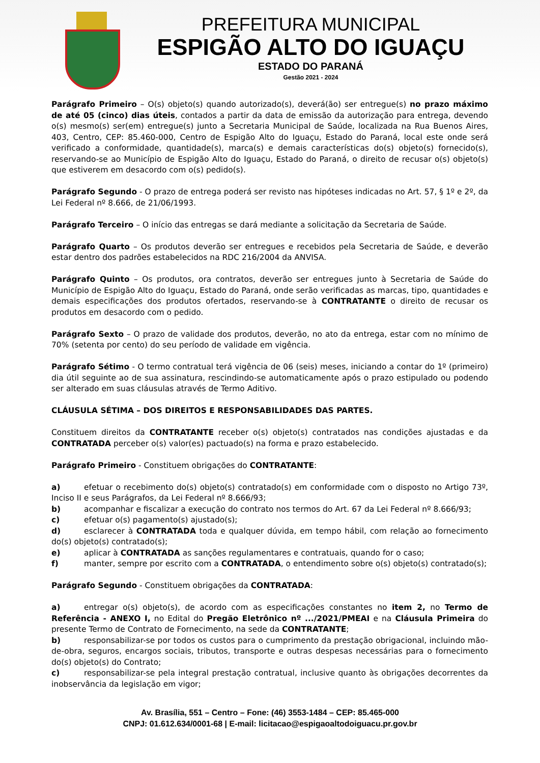PREFEITURA MUNICIPAL
ESPIGÃO ALTO DO IGUAÇU
ESTADO DO PARANÁ
Gestão 2021 - 2024
Parágrafo Primeiro – O(s) objeto(s) quando autorizado(s), deverá(ão) ser entregue(s) no prazo máximo de até 05 (cinco) dias úteis, contados a partir da data de emissão da autorização para entrega, devendo o(s) mesmo(s) ser(em) entregue(s) junto a Secretaria Municipal de Saúde, localizada na Rua Buenos Aires, 403, Centro, CEP: 85.460-000, Centro de Espigão Alto do Iguaçu, Estado do Paraná, local este onde será verificado a conformidade, quantidade(s), marca(s) e demais características do(s) objeto(s) fornecido(s), reservando-se ao Município de Espigão Alto do Iguaçu, Estado do Paraná, o direito de recusar o(s) objeto(s) que estiverem em desacordo com o(s) pedido(s).
Parágrafo Segundo - O prazo de entrega poderá ser revisto nas hipóteses indicadas no Art. 57, § 1º e 2º, da Lei Federal nº 8.666, de 21/06/1993.
Parágrafo Terceiro – O início das entregas se dará mediante a solicitação da Secretaria de Saúde.
Parágrafo Quarto – Os produtos deverão ser entregues e recebidos pela Secretaria de Saúde, e deverão estar dentro dos padrões estabelecidos na RDC 216/2004 da ANVISA.
Parágrafo Quinto – Os produtos, ora contratos, deverão ser entregues junto à Secretaria de Saúde do Município de Espigão Alto do Iguaçu, Estado do Paraná, onde serão verificadas as marcas, tipo, quantidades e demais especificações dos produtos ofertados, reservando-se à CONTRATANTE o direito de recusar os produtos em desacordo com o pedido.
Parágrafo Sexto – O prazo de validade dos produtos, deverão, no ato da entrega, estar com no mínimo de 70% (setenta por cento) do seu período de validade em vigência.
Parágrafo Sétimo - O termo contratual terá vigência de 06 (seis) meses, iniciando a contar do 1º (primeiro) dia útil seguinte ao de sua assinatura, rescindindo-se automaticamente após o prazo estipulado ou podendo ser alterado em suas cláusulas através de Termo Aditivo.
CLÁUSULA SÉTIMA – DOS DIREITOS E RESPONSABILIDADES DAS PARTES.
Constituem direitos da CONTRATANTE receber o(s) objeto(s) contratados nas condições ajustadas e da CONTRATADA perceber o(s) valor(es) pactuado(s) na forma e prazo estabelecido.
Parágrafo Primeiro - Constituem obrigações do CONTRATANTE:
a) efetuar o recebimento do(s) objeto(s) contratado(s) em conformidade com o disposto no Artigo 73º, Inciso II e seus Parágrafos, da Lei Federal nº 8.666/93;
b) acompanhar e fiscalizar a execução do contrato nos termos do Art. 67 da Lei Federal nº 8.666/93;
c) efetuar o(s) pagamento(s) ajustado(s);
d) esclarecer à CONTRATADA toda e qualquer dúvida, em tempo hábil, com relação ao fornecimento do(s) objeto(s) contratado(s);
e) aplicar à CONTRATADA as sanções regulamentares e contratuais, quando for o caso;
f) manter, sempre por escrito com a CONTRATADA, o entendimento sobre o(s) objeto(s) contratado(s);
Parágrafo Segundo - Constituem obrigações da CONTRATADA:
a) entregar o(s) objeto(s), de acordo com as especificações constantes no item 2, no Termo de Referência - ANEXO I, no Edital do Pregão Eletrônico nº .../2021/PMEAI e na Cláusula Primeira do presente Termo de Contrato de Fornecimento, na sede da CONTRATANTE;
b) responsabilizar-se por todos os custos para o cumprimento da prestação obrigacional, incluindo mão-de-obra, seguros, encargos sociais, tributos, transporte e outras despesas necessárias para o fornecimento do(s) objeto(s) do Contrato;
c) responsabilizar-se pela integral prestação contratual, inclusive quanto às obrigações decorrentes da inobservância da legislação em vigor;
Av. Brasília, 551 – Centro – Fone: (46) 3553-1484 – CEP: 85.465-000
CNPJ: 01.612.634/0001-68 | E-mail: licitacao@espigaoaltodoiguacu.pr.gov.br